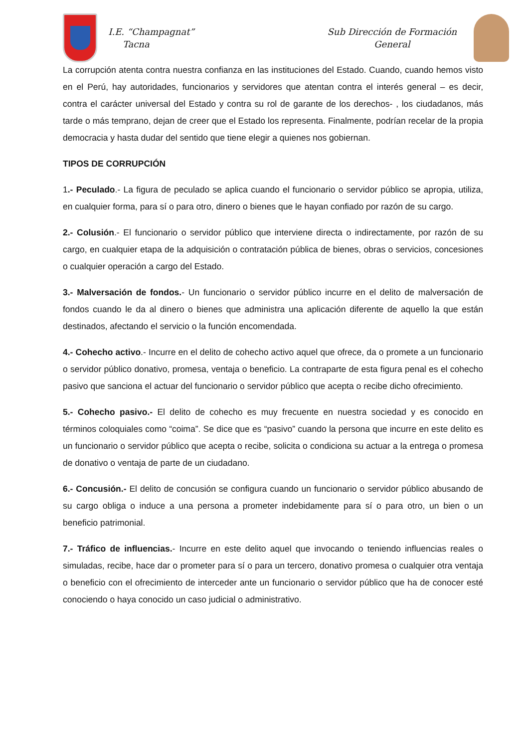I.E. “Champagnat”
Tacna
Sub Dirección de Formación
General
La corrupción atenta contra nuestra confianza en las instituciones del Estado. Cuando, cuando hemos visto en el Perú, hay autoridades, funcionarios y servidores que atentan contra el interés general – es decir, contra el carácter universal del Estado y contra su rol de garante de los derechos- , los ciudadanos, más tarde o más temprano, dejan de creer que el Estado los representa. Finalmente, podrían recelar de la propia democracia y hasta dudar del sentido que tiene elegir a quienes nos gobiernan.
TIPOS DE CORRUPCIÓN
1.- Peculado.- La figura de peculado se aplica cuando el funcionario o servidor público se apropia, utiliza, en cualquier forma, para sí o para otro, dinero o bienes que le hayan confiado por razón de su cargo.
2.- Colusión.- El funcionario o servidor público que interviene directa o indirectamente, por razón de su cargo, en cualquier etapa de la adquisición o contratación pública de bienes, obras o servicios, concesiones o cualquier operación a cargo del Estado.
3.- Malversación de fondos.- Un funcionario o servidor público incurre en el delito de malversación de fondos cuando le da al dinero o bienes que administra una aplicación diferente de aquello la que están destinados, afectando el servicio o la función encomendada.
4.- Cohecho activo.- Incurre en el delito de cohecho activo aquel que ofrece, da o promete a un funcionario o servidor público donativo, promesa, ventaja o beneficio. La contraparte de esta figura penal es el cohecho pasivo que sanciona el actuar del funcionario o servidor público que acepta o recibe dicho ofrecimiento.
5.- Cohecho pasivo.- El delito de cohecho es muy frecuente en nuestra sociedad y es conocido en términos coloquiales como “coima”. Se dice que es “pasivo” cuando la persona que incurre en este delito es un funcionario o servidor público que acepta o recibe, solicita o condiciona su actuar a la entrega o promesa de donativo o ventaja de parte de un ciudadano.
6.- Concusión.- El delito de concusión se configura cuando un funcionario o servidor público abusando de su cargo obliga o induce a una persona a prometer indebidamente para sí o para otro, un bien o un beneficio patrimonial.
7.- Tráfico de influencias.- Incurre en este delito aquel que invocando o teniendo influencias reales o simuladas, recibe, hace dar o prometer para sí o para un tercero, donativo promesa o cualquier otra ventaja o beneficio con el ofrecimiento de interceder ante un funcionario o servidor público que ha de conocer esté conociendo o haya conocido un caso judicial o administrativo.